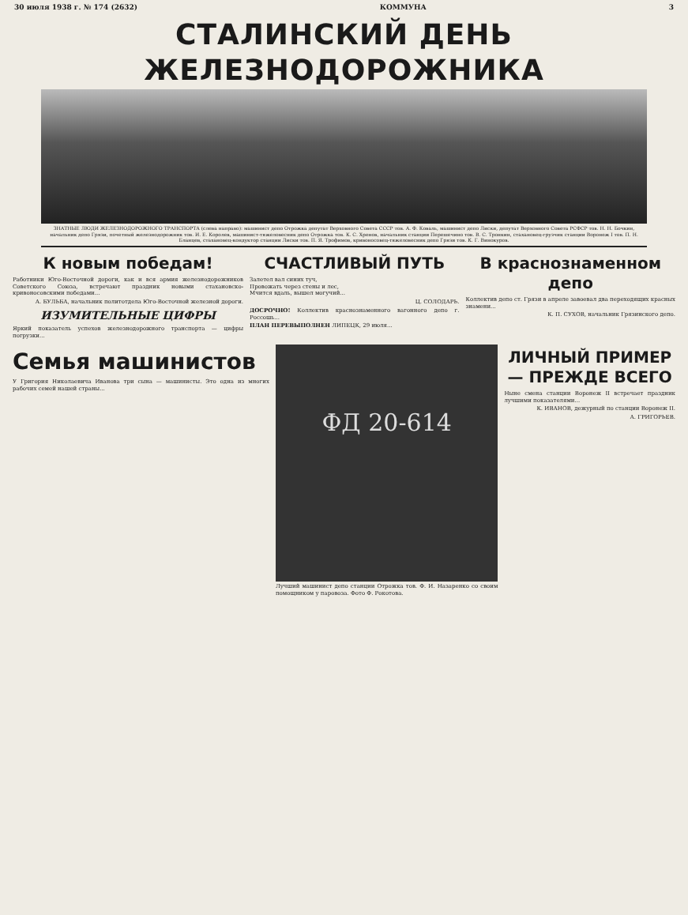30 июля 1938 г. № 174 (2632) КОММУНА 3
СТАЛИНСКИЙ ДЕНЬ ЖЕЛЕЗНОДОРОЖНИКА
ЗНАТНЫЕ ЛЮДИ ЖЕЛЕЗНОДОРОЖНОГО ТРАНСПОРТА (слева направо): машинист депо Отрожка депутат Верховного Совета СССР тов. А. Ф. Коваль, машинист депо Лиски, депутат Верховного Совета РСФСР тов. Н. Н. Бочкин, начальник депо Грязи, почетный железнодорожник тов. И. Е. Королев, машинист-тяжеловесник депо Отрожка тов. К. С. Хренов, начальник станции Перешечино тов. В. С. Тронкин, стахановец-грузчик станции Воронеж I тов. П. Н. Бланцев, стахановец-кондуктор станции Лиски тов. П. Я. Трофимов, кривоносовец-тяжеловесник депо Грязи тов. К. Г. Винокуров.
К новым победам!
Работники Юго-Восточной дороги, как и вся армия железнодорожников Советского Союза, встречают праздник новыми стахановско-кривоносовскими победами...
А. БУЛЬБА, начальник политотдела Юго-Восточной железной дороги.
ИЗУМИТЕЛЬНЫЕ ЦИФРЫ
Яркий показатель успехов железнодорожного транспорта — цифры погрузки...
СЧАСТЛИВЫЙ ПУТЬ
Залетел вал синих туч,
Провожать через стены и лес,
Мчится вдаль, вышел могучий...
Ц. СОЛОДАРЬ.
ДОСРОЧНО! Коллектив краснознаменного вагонного депо г. Россошь...
ПЛАН ПЕРЕВЫПОЛНЕН ЛИПЕЦК, 29 июля...
В краснознаменном депо
Коллектив депо ст. Грязи в апреле завоевал два переходящих красных знамени...
К. П. СУХОВ, начальник Грязинского депо.
Семья машинистов
У Григория Николаевича Иванова три сына — машинисты. Это одна из многих рабочих семей нашей страны...
ФД 20-614
Лучший машинист депо станции Отрожка тов. Ф. И. Назаренко со своим помощником у паровоза. Фото Ф. Рокотова.
ЛИЧНЫЙ ПРИМЕР — ПРЕЖДЕ ВСЕГО
Ныне смена станции Воронеж II встречает праздник лучшими показателями...
К. ИВАНОВ, дежурный по станции Воронеж II.
А. ГРИГОРЬЕВ.